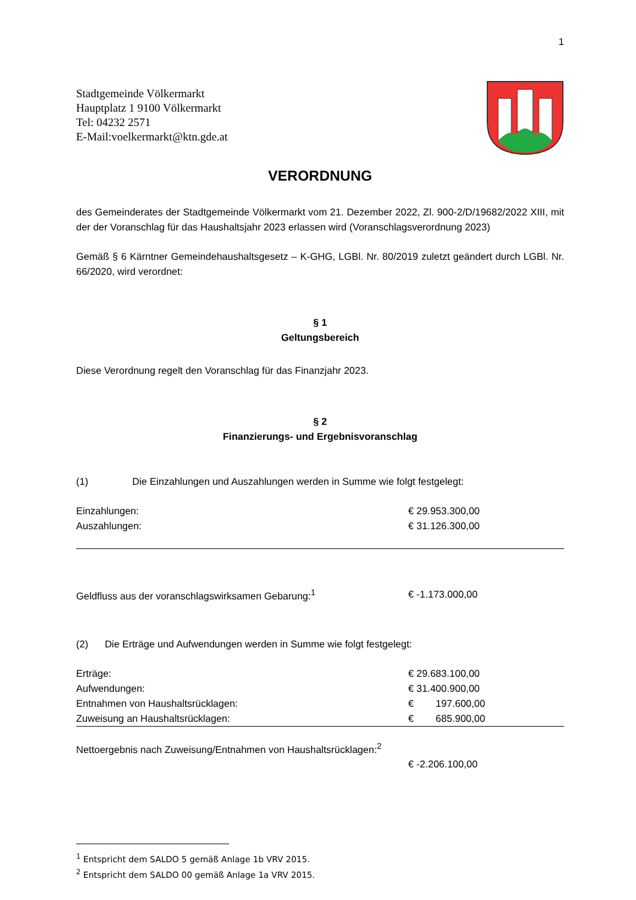1
Stadtgemeinde Völkermarkt
Hauptplatz 1 9100 Völkermarkt
Tel: 04232 2571
E-Mail:voelkermarkt@ktn.gde.at
VERORDNUNG
des Gemeinderates der Stadtgemeinde Völkermarkt vom 21. Dezember 2022, Zl. 900-2/D/19682/2022 XIII, mit der der Voranschlag für das Haushaltsjahr 2023 erlassen wird (Voranschlagsverordnung 2023)
Gemäß § 6 Kärntner Gemeindehaushaltsgesetz – K-GHG, LGBl. Nr. 80/2019 zuletzt geändert durch LGBl. Nr. 66/2020, wird verordnet:
§ 1
Geltungsbereich
Diese Verordnung regelt den Voranschlag für das Finanzjahr 2023.
§ 2
Finanzierungs- und Ergebnisvoranschlag
(1) Die Einzahlungen und Auszahlungen werden in Summe wie folgt festgelegt:
| Einzahlungen: | € 29.953.300,00 |
| Auszahlungen: | € 31.126.300,00 |
| Geldfluss aus der voranschlagswirksamen Gebarung:<sup>1</sup> | € -1.173.000,00 |
(2) Die Erträge und Aufwendungen werden in Summe wie folgt festgelegt:
| Erträge: | € 29.683.100,00 |
| Aufwendungen: | € 31.400.900,00 |
| Entnahmen von Haushaltsrücklagen: | € 197.600,00 |
| Zuweisung an Haushaltsrücklagen: | € 685.900,00 |
| Nettoergebnis nach Zuweisung/Entnahmen von Haushaltsrücklagen:<sup>2</sup> | |
| | € -2.206.100,00 |
<sup>1</sup> Entspricht dem SALDO 5 gemäß Anlage 1b VRV 2015.
<sup>2</sup> Entspricht dem SALDO 00 gemäß Anlage 1a VRV 2015.